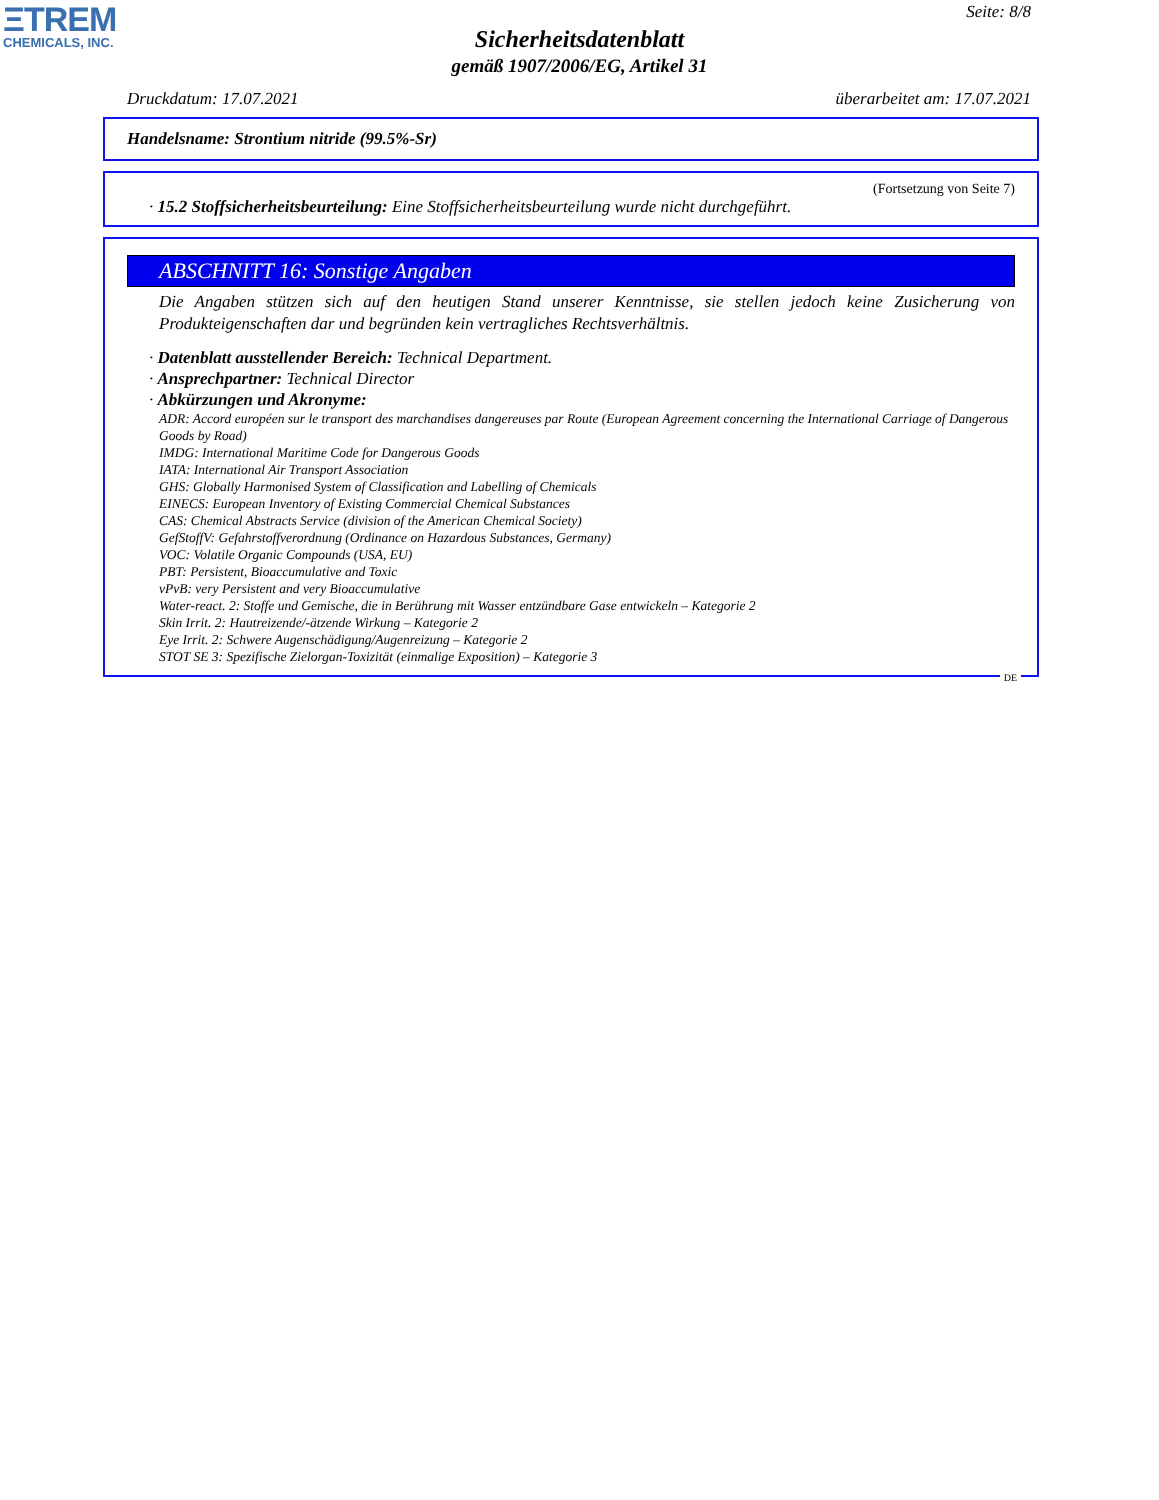ΞTREM
CHEMICALS, INC.
Seite: 8/8
Sicherheitsdatenblatt
gemäß 1907/2006/EG, Artikel 31
Druckdatum: 17.07.2021 überarbeitet am: 17.07.2021
Handelsname: Strontium nitride (99.5%-Sr)
(Fortsetzung von Seite 7)
· 15.2 Stoffsicherheitsbeurteilung: Eine Stoffsicherheitsbeurteilung wurde nicht durchgeführt.
ABSCHNITT 16: Sonstige Angaben
Die Angaben stützen sich auf den heutigen Stand unserer Kenntnisse, sie stellen jedoch keine Zusicherung von Produkteigenschaften dar und begründen kein vertragliches Rechtsverhältnis.
· Datenblatt ausstellender Bereich: Technical Department.
· Ansprechpartner: Technical Director
· Abkürzungen und Akronyme:
ADR: Accord européen sur le transport des marchandises dangereuses par Route (European Agreement concerning the International Carriage of Dangerous Goods by Road)
IMDG: International Maritime Code for Dangerous Goods
IATA: International Air Transport Association
GHS: Globally Harmonised System of Classification and Labelling of Chemicals
EINECS: European Inventory of Existing Commercial Chemical Substances
CAS: Chemical Abstracts Service (division of the American Chemical Society)
GefStoffV: Gefahrstoffverordnung (Ordinance on Hazardous Substances, Germany)
VOC: Volatile Organic Compounds (USA, EU)
PBT: Persistent, Bioaccumulative and Toxic
vPvB: very Persistent and very Bioaccumulative
Water-react. 2: Stoffe und Gemische, die in Berührung mit Wasser entzündbare Gase entwickeln – Kategorie 2
Skin Irrit. 2: Hautreizende/-ätzende Wirkung – Kategorie 2
Eye Irrit. 2: Schwere Augenschädigung/Augenreizung – Kategorie 2
STOT SE 3: Spezifische Zielorgan-Toxizität (einmalige Exposition) – Kategorie 3
DE